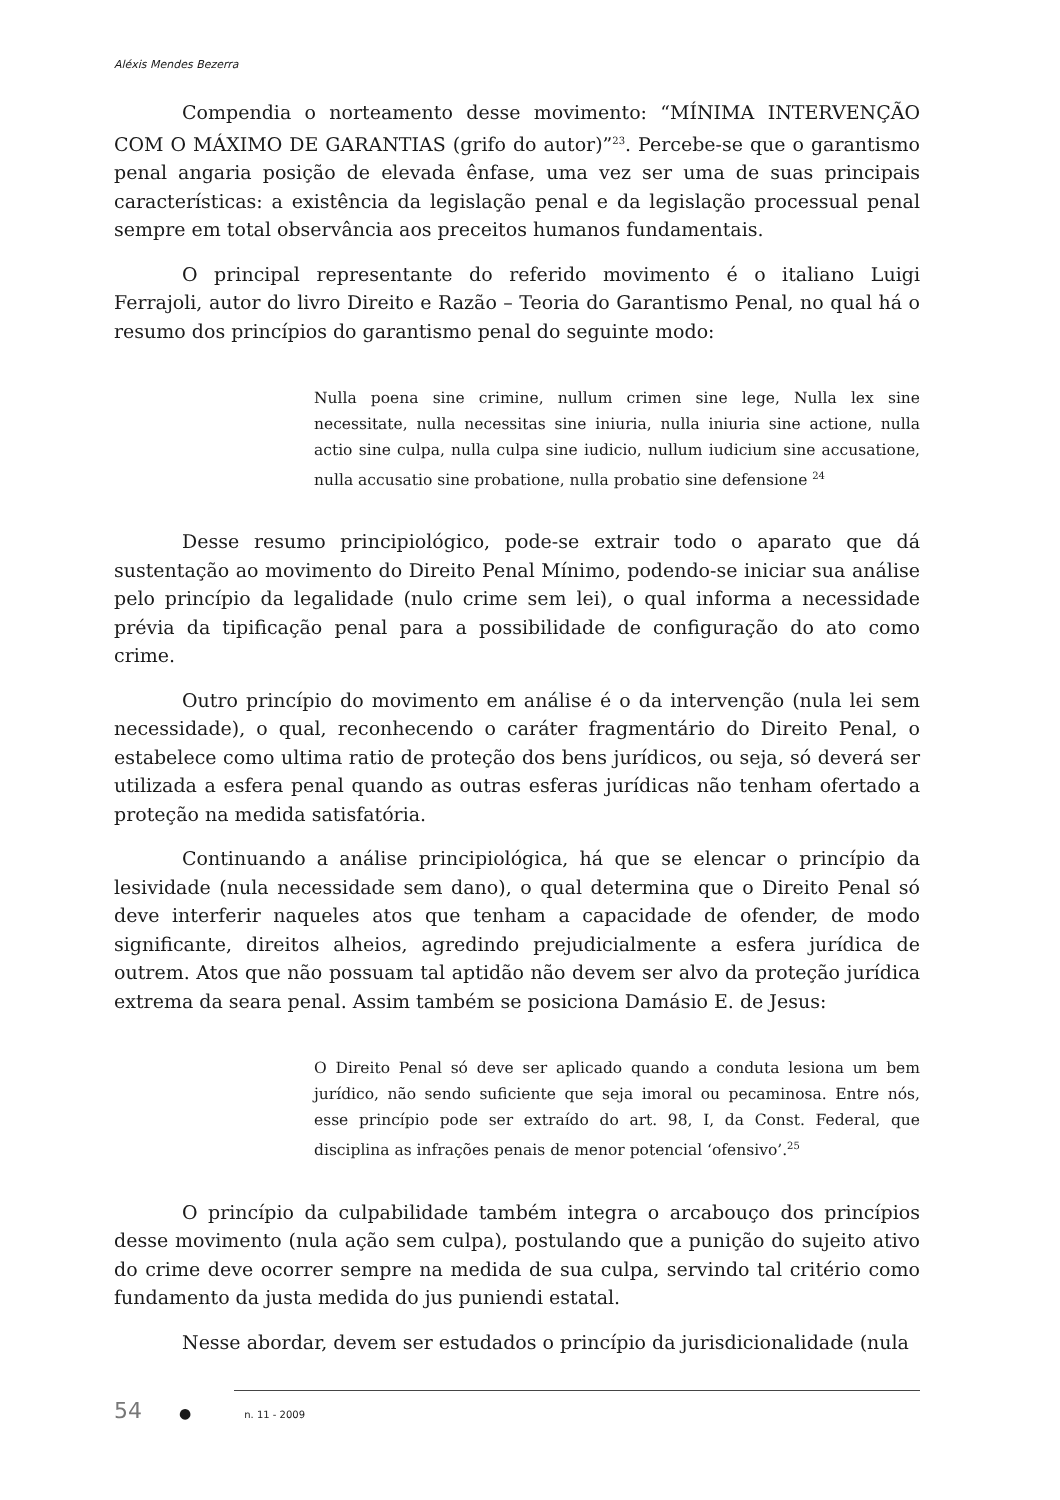Aléxis Mendes Bezerra
Compendia o norteamento desse movimento: “MÍNIMA INTERVENÇÃO COM O MÁXIMO DE GARANTIAS (grifo do autor)”<sup>23</sup>. Percebe-se que o garantismo penal angaria posição de elevada ênfase, uma vez ser uma de suas principais características: a existência da legislação penal e da legislação processual penal sempre em total observância aos preceitos humanos fundamentais.
O principal representante do referido movimento é o italiano Luigi Ferrajoli, autor do livro Direito e Razão – Teoria do Garantismo Penal, no qual há o resumo dos princípios do garantismo penal do seguinte modo:
Nulla poena sine crimine, nullum crimen sine lege, Nulla lex sine necessitate, nulla necessitas sine iniuria, nulla iniuria sine actione, nulla actio sine culpa, nulla culpa sine iudicio, nullum iudicium sine accusatione, nulla accusatio sine probatione, nulla probatio sine defensione <sup>24</sup>
Desse resumo principiológico, pode-se extrair todo o aparato que dá sustentação ao movimento do Direito Penal Mínimo, podendo-se iniciar sua análise pelo princípio da legalidade (nulo crime sem lei), o qual informa a necessidade prévia da tipificação penal para a possibilidade de configuração do ato como crime.
Outro princípio do movimento em análise é o da intervenção (nula lei sem necessidade), o qual, reconhecendo o caráter fragmentário do Direito Penal, o estabelece como ultima ratio de proteção dos bens jurídicos, ou seja, só deverá ser utilizada a esfera penal quando as outras esferas jurídicas não tenham ofertado a proteção na medida satisfatória.
Continuando a análise principiológica, há que se elencar o princípio da lesividade (nula necessidade sem dano), o qual determina que o Direito Penal só deve interferir naqueles atos que tenham a capacidade de ofender, de modo significante, direitos alheios, agredindo prejudicialmente a esfera jurídica de outrem. Atos que não possuam tal aptidão não devem ser alvo da proteção jurídica extrema da seara penal. Assim também se posiciona Damásio E. de Jesus:
O Direito Penal só deve ser aplicado quando a conduta lesiona um bem jurídico, não sendo suficiente que seja imoral ou pecaminosa. Entre nós, esse princípio pode ser extraído do art. 98, I, da Const. Federal, que disciplina as infrações penais de menor potencial ‘ofensivo’.<sup>25</sup>
O princípio da culpabilidade também integra o arcabouço dos princípios desse movimento (nula ação sem culpa), postulando que a punição do sujeito ativo do crime deve ocorrer sempre na medida de sua culpa, servindo tal critério como fundamento da justa medida do jus puniendi estatal.
Nesse abordar, devem ser estudados o princípio da jurisdicionalidade (nula
54 ● n. 11 - 2009